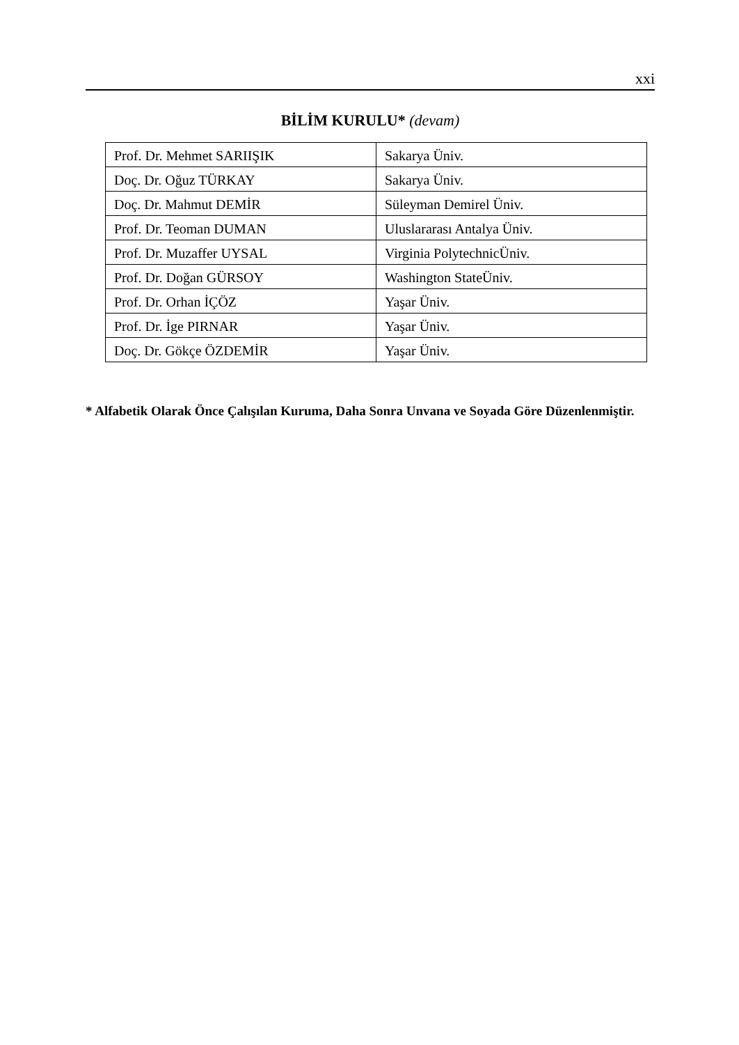xxi
BİLİM KURULU* (devam)
| Prof. Dr. Mehmet SARIIŞIK | Sakarya Üniv. |
| Doç. Dr. Oğuz TÜRKAY | Sakarya Üniv. |
| Doç. Dr. Mahmut DEMİR | Süleyman Demirel Üniv. |
| Prof. Dr. Teoman DUMAN | Uluslararası Antalya Üniv. |
| Prof. Dr. Muzaffer UYSAL | Virginia PolytechnicÜniv. |
| Prof. Dr. Doğan GÜRSOY | Washington StateÜniv. |
| Prof. Dr. Orhan İÇÖZ | Yaşar Üniv. |
| Prof. Dr. İge PIRNAR | Yaşar Üniv. |
| Doç. Dr. Gökçe ÖZDEMİR | Yaşar Üniv. |
* Alfabetik Olarak Önce Çalışılan Kuruma, Daha Sonra Unvana ve Soyada Göre Düzenlenmiştir.